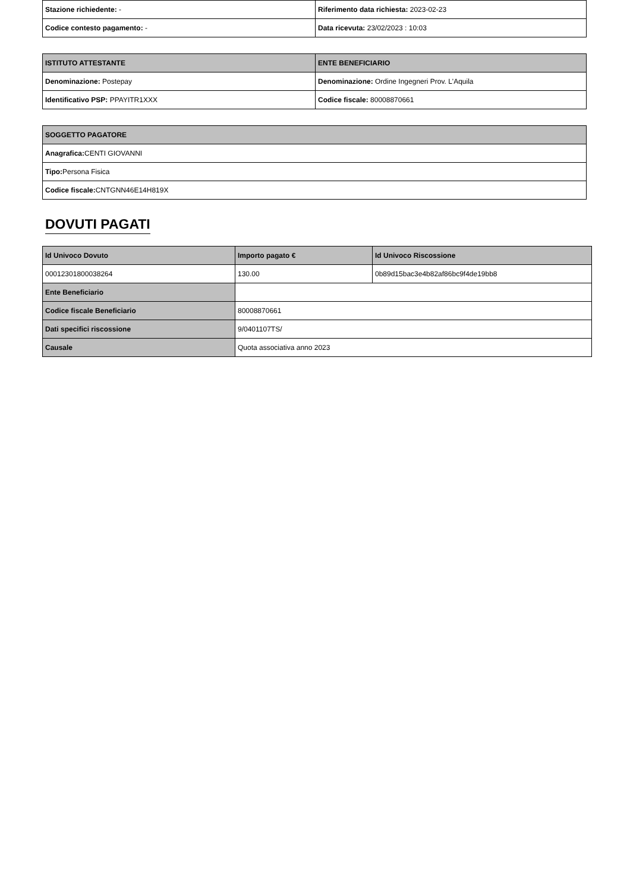| Stazione richiedente: - | Riferimento data richiesta: 2023-02-23 |
| Codice contesto pagamento: - | Data ricevuta: 23/02/2023 : 10:03 |
| ISTITUTO ATTESTANTE | ENTE BENEFICIARIO |
| --- | --- |
| Denominazione: Postepay | Denominazione: Ordine Ingegneri Prov. L'Aquila |
| Identificativo PSP: PPAYITR1XXX | Codice fiscale: 80008870661 |
| SOGGETTO PAGATORE |
| --- |
| Anagrafica: CENTI GIOVANNI |
| Tipo: Persona Fisica |
| Codice fiscale: CNTGNN46E14H819X |
DOVUTI PAGATI
| Id Univoco Dovuto | Importo pagato € | Id Univoco Riscossione |
| --- | --- | --- |
| 00012301800038264 | 130.00 | 0b89d15bac3e4b82af86bc9f4de19bb8 |
| Ente Beneficiario | | |
| Codice fiscale Beneficiario | 80008870661 | |
| Dati specifici riscossione | 9/0401107TS/ | |
| Causale | Quota associativa anno 2023 | |